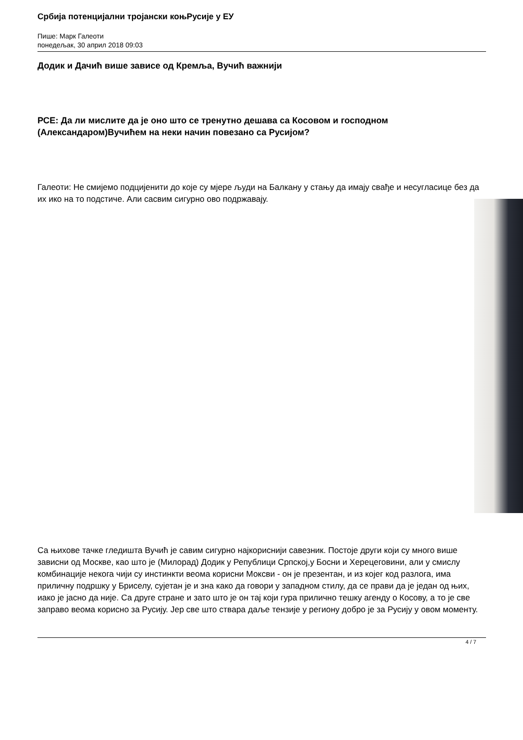Србија потенцијални тројански коњРусије у ЕУ
Пише: Марк Галеоти
понедељак, 30 април 2018 09:03
Додик и Дачић више зависе од Кремља, Вучић важнији
РСЕ: Да ли мислите да је оно што се тренутно дешава са Косовом и господном (Александаром)Вучићем на неки начин повезано са Русијом?
Галеоти: Не смијемо подцијенити до које су мјере људи на Балкану у стању да имају свађе и несугласице без да их ико на то подстиче. Али сасвим сигурно ово подржавају.
Са њихове тачке гледишта Вучић је савим сигурно најкориснији савезник. Постоје други који су много више зависни од Москве, као што је (Милорад) Додик у Републици Српској,у Босни и Херецеговини, али у смислу комбинације некога чији су инстинкти веома корисни Моксви - он је презентан, и из којег код разлога, има приличну подршку у Бриселу, сујетан је и зна како да говори у западном стилу, да се прави да је један од њих, иако је јасно да није. Са друге стране и зато што је он тај који гура прилично тешку агенду о Косову, а то је све заправо веома корисно за Русију. Јер све што ствара даље тензије у региону добро је за Русију у овом моменту.
4 / 7